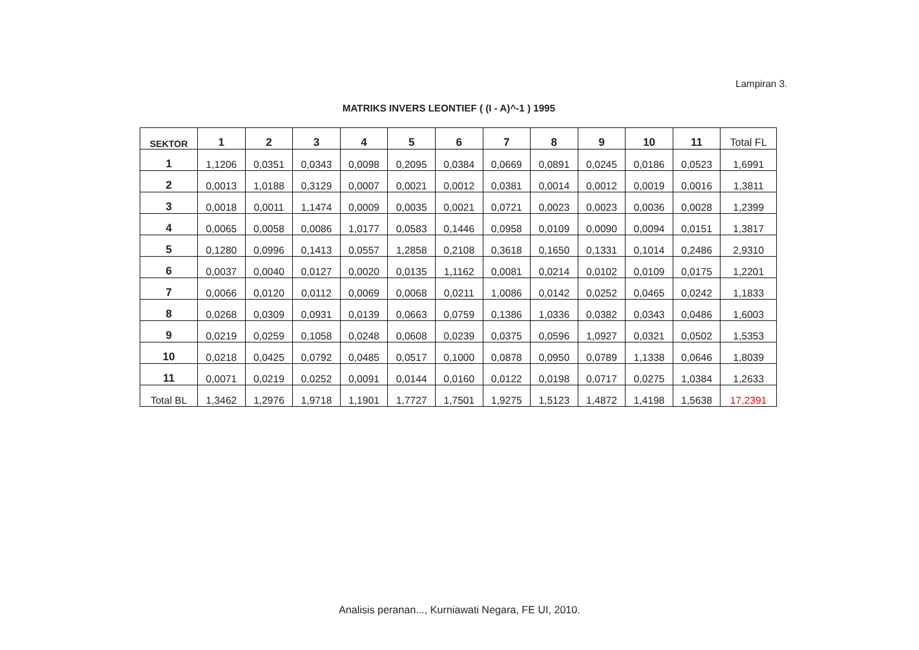Lampiran 3.
MATRIKS INVERS LEONTIEF ( (I - A)^-1 ) 1995
| SEKTOR | 1 | 2 | 3 | 4 | 5 | 6 | 7 | 8 | 9 | 10 | 11 | Total FL |
| --- | --- | --- | --- | --- | --- | --- | --- | --- | --- | --- | --- | --- |
| 1 | 1,1206 | 0,0351 | 0,0343 | 0,0098 | 0,2095 | 0,0384 | 0,0669 | 0,0891 | 0,0245 | 0,0186 | 0,0523 | 1,6991 |
| 2 | 0,0013 | 1,0188 | 0,3129 | 0,0007 | 0,0021 | 0,0012 | 0,0381 | 0,0014 | 0,0012 | 0,0019 | 0,0016 | 1,3811 |
| 3 | 0,0018 | 0,0011 | 1,1474 | 0,0009 | 0,0035 | 0,0021 | 0,0721 | 0,0023 | 0,0023 | 0,0036 | 0,0028 | 1,2399 |
| 4 | 0,0065 | 0,0058 | 0,0086 | 1,0177 | 0,0583 | 0,1446 | 0,0958 | 0,0109 | 0,0090 | 0,0094 | 0,0151 | 1,3817 |
| 5 | 0,1280 | 0,0996 | 0,1413 | 0,0557 | 1,2858 | 0,2108 | 0,3618 | 0,1650 | 0,1331 | 0,1014 | 0,2486 | 2,9310 |
| 6 | 0,0037 | 0,0040 | 0,0127 | 0,0020 | 0,0135 | 1,1162 | 0,0081 | 0,0214 | 0,0102 | 0,0109 | 0,0175 | 1,2201 |
| 7 | 0,0066 | 0,0120 | 0,0112 | 0,0069 | 0,0068 | 0,0211 | 1,0086 | 0,0142 | 0,0252 | 0,0465 | 0,0242 | 1,1833 |
| 8 | 0,0268 | 0,0309 | 0,0931 | 0,0139 | 0,0663 | 0,0759 | 0,1386 | 1,0336 | 0,0382 | 0,0343 | 0,0486 | 1,6003 |
| 9 | 0,0219 | 0,0259 | 0,1058 | 0,0248 | 0,0608 | 0,0239 | 0,0375 | 0,0596 | 1,0927 | 0,0321 | 0,0502 | 1,5353 |
| 10 | 0,0218 | 0,0425 | 0,0792 | 0,0485 | 0,0517 | 0,1000 | 0,0878 | 0,0950 | 0,0789 | 1,1338 | 0,0646 | 1,8039 |
| 11 | 0,0071 | 0,0219 | 0,0252 | 0,0091 | 0,0144 | 0,0160 | 0,0122 | 0,0198 | 0,0717 | 0,0275 | 1,0384 | 1,2633 |
| Total BL | 1,3462 | 1,2976 | 1,9718 | 1,1901 | 1,7727 | 1,7501 | 1,9275 | 1,5123 | 1,4872 | 1,4198 | 1,5638 | 17,2391 |
Analisis peranan..., Kurniawati Negara, FE UI, 2010.